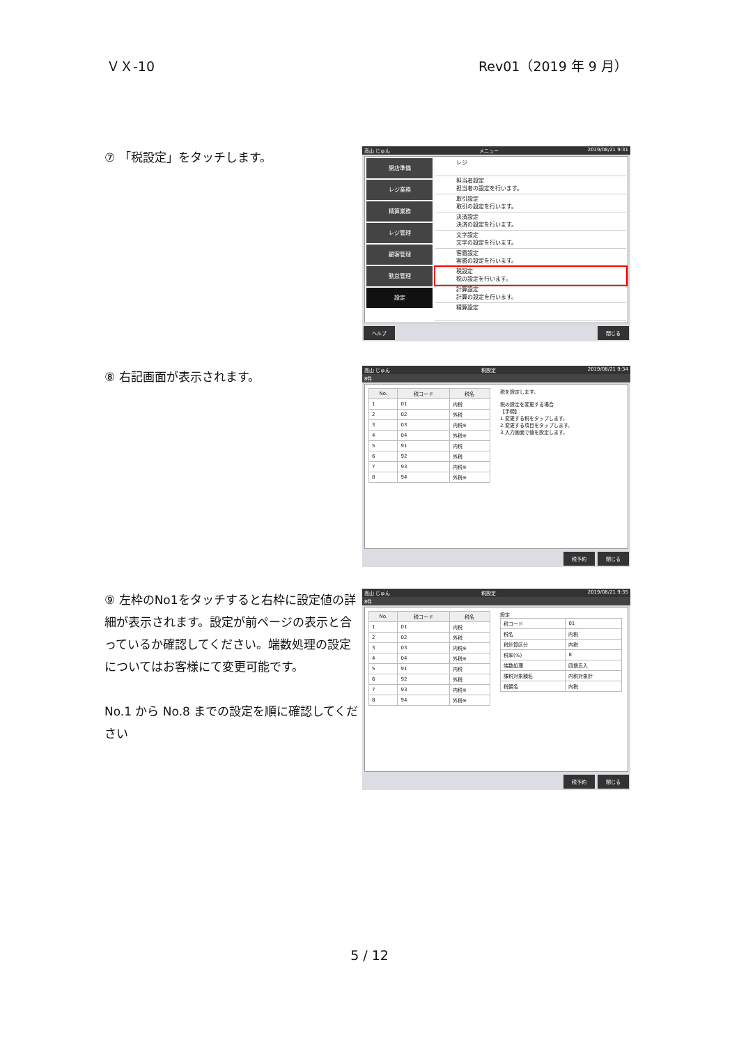ＶＸ-10 Rev01（2019 年 9 月）
⑦ 「税設定」をタッチします。
高山 じゅん メニュー 2019/08/21 9:31
開店準備
レジ業務
精算業務
レジ管理
顧客管理
勤怠管理
設定
レジ
担当者設定
担当者の設定を行います。
取引設定
取引の設定を行います。
決済設定
決済の設定を行います。
文字設定
文字の設定を行います。
客層設定
客層の設定を行います。
税設定
税の設定を行います。
計算設定
計算の設定を行います。
精算設定
ヘルプ 閉じる
⑧ 右記画面が表示されます。
高山 じゅん 税設定 2019/08/21 9:34
8件
| No. | 税コード | 税名 |
| --- | --- | --- |
| 1 | 01 | 内税 |
| 2 | 02 | 外税 |
| 3 | 03 | 内税※ |
| 4 | 04 | 外税※ |
| 5 | 91 | 内税 |
| 6 | 92 | 外税 |
| 7 | 93 | 内税※ |
| 8 | 94 | 外税※ |
税を設定します。
税の設定を変更する場合
【手順】
1.変更する税をタップします。
2.変更する項目をタップします。
3.入力画面で値を設定します。
税予約 閉じる
⑨ 左枠のNo1をタッチすると右枠に設定値の詳細が表示されます。設定が前ページの表示と合っているか確認してください。端数処理の設定についてはお客様にて変更可能です。
No.1 から No.8 までの設定を順に確認してください
高山 じゅん 税設定 2019/08/21 9:35
8件
| No. | 税コード | 税名 |
| --- | --- | --- |
| 1 | 01 | 内税 |
| 2 | 02 | 外税 |
| 3 | 03 | 内税※ |
| 4 | 04 | 外税※ |
| 5 | 91 | 内税 |
| 6 | 92 | 外税 |
| 7 | 93 | 内税※ |
| 8 | 94 | 外税※ |
設定
| 税コード | 01 |
| 税名 | 内税 |
| 税計算区分 | 内税 |
| 税率(%) | 8 |
| 端数処理 | 四捨五入 |
| 課税対象額名 | 内税対象計 |
| 税額名 | 内税 |
税予約 閉じる
5 / 12